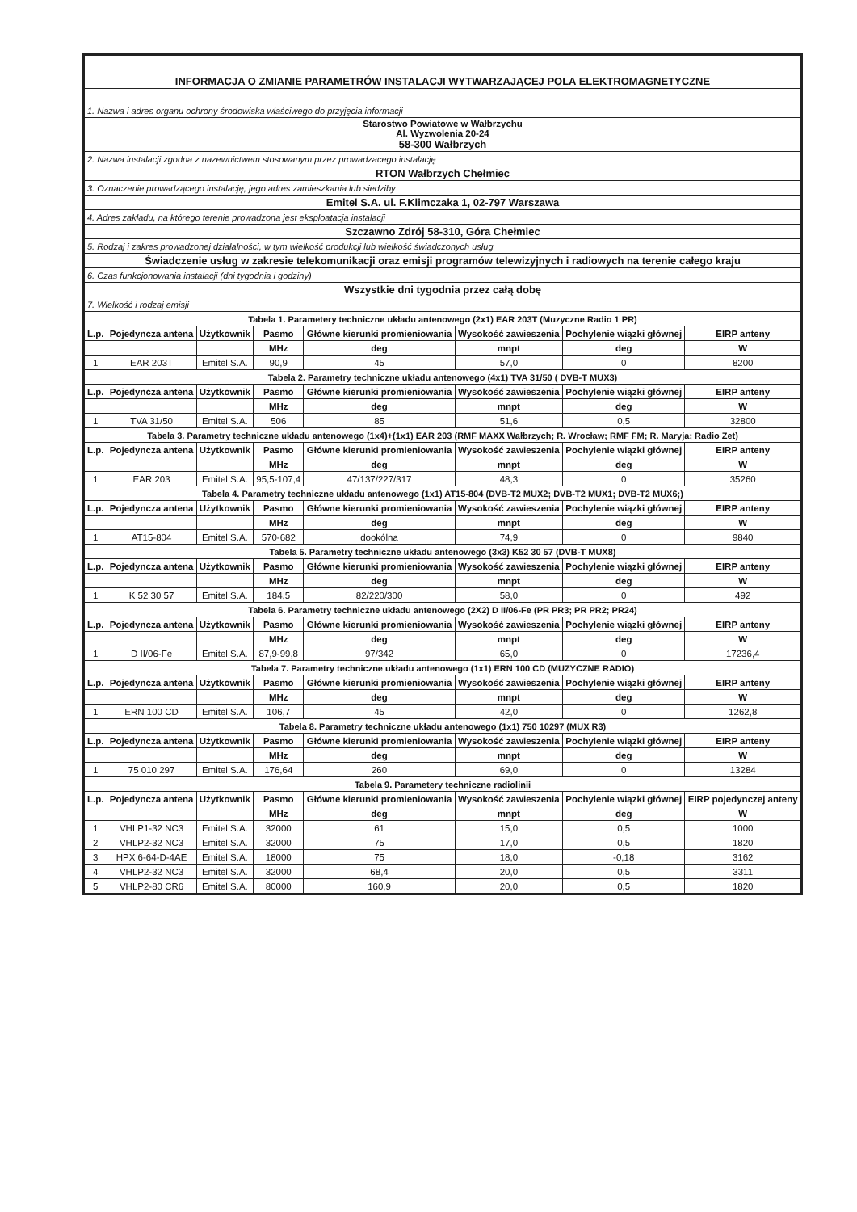| INFORMACJA O ZMIANIE PARAMETRÓW INSTALACJI WYTWARZAJĄCEJ POLA ELEKTROMAGNETYCZNE | | | | | | | |
| 1. Nazwa i adres organu ochrony środowiska właściwego do przyjęcia informacji | | | | | | | |
| Starostwo Powiatowe w Wałbrzychu Al. Wyzwolenia 20-24 58-300 Wałbrzych | | | | | | | |
| 2. Nazwa instalacji zgodna z nazewnictwem stosowanym przez prowadzacego instalację | | | | | | | |
| RTON Wałbrzych Chełmiec | | | | | | | |
| 3. Oznaczenie prowadzącego instalację, jego adres zamieszkania lub siedziby | | | | | | | |
| Emitel S.A. ul. F.Klimczaka 1, 02-797 Warszawa | | | | | | | |
| 4. Adres zakładu, na którego terenie prowadzona jest eksploatacja instalacji | | | | | | | |
| Szczawno Zdrój 58-310, Góra Chełmiec | | | | | | | |
| 5. Rodzaj i zakres prowadzonej działalności, w tym wielkość produkcji lub wielkość świadczonych usług | | | | | | | |
| Świadczenie usług w zakresie telekomunikacji oraz emisji programów telewizyjnych i radiowych na terenie całego kraju | | | | | | | |
| 6. Czas funkcjonowania instalacji (dni tygodnia i godziny) | | | | | | | |
| Wszystkie dni tygodnia przez całą dobę | | | | | | | |
| 7. Wielkość i rodzaj emisji | | | | | | | |
| Tabela 1. Parametery techniczne układu antenowego (2x1) EAR 203T (Muzyczne Radio 1 PR) | | | | | | | |
| L.p. | Pojedyncza antena | Użytkownik | Pasmo | Główne kierunki promieniowania | Wysokość zawieszenia | Pochylenie wiązki głównej | EIRP anteny |
| | | | MHz | deg | mnpt | deg | W |
| 1 | EAR 203T | Emitel S.A. | 90,9 | 45 | 57,0 | 0 | 8200 |
| Tabela 2. Parametry techniczne układu antenowego (4x1) TVA 31/50 ( DVB-T MUX3) | | | | | | | |
| L.p. | Pojedyncza antena | Użytkownik | Pasmo | Główne kierunki promieniowania | Wysokość zawieszenia | Pochylenie wiązki głównej | EIRP anteny |
| | | | MHz | deg | mnpt | deg | W |
| 1 | TVA 31/50 | Emitel S.A. | 506 | 85 | 51,6 | 0,5 | 32800 |
| Tabela 3. Parametry techniczne układu antenowego (1x4)+(1x1) EAR 203 (RMF MAXX Wałbrzych; R. Wrocław; RMF FM; R. Maryja; Radio Zet) | | | | | | | |
| L.p. | Pojedyncza antena | Użytkownik | Pasmo | Główne kierunki promieniowania | Wysokość zawieszenia | Pochylenie wiązki głównej | EIRP anteny |
| | | | MHz | deg | mnpt | deg | W |
| 1 | EAR 203 | Emitel S.A. | 95,5-107,4 | 47/137/227/317 | 48,3 | 0 | 35260 |
| Tabela 4. Parametry techniczne układu antenowego (1x1) AT15-804 (DVB-T2 MUX2; DVB-T2 MUX1; DVB-T2 MUX6;) | | | | | | | |
| L.p. | Pojedyncza antena | Użytkownik | Pasmo | Główne kierunki promieniowania | Wysokość zawieszenia | Pochylenie wiązki głównej | EIRP anteny |
| | | | MHz | deg | mnpt | deg | W |
| 1 | AT15-804 | Emitel S.A. | 570-682 | dookólna | 74,9 | 0 | 9840 |
| Tabela 5. Parametry techniczne układu antenowego (3x3) K52 30 57 (DVB-T MUX8) | | | | | | | |
| L.p. | Pojedyncza antena | Użytkownik | Pasmo | Główne kierunki promieniowania | Wysokość zawieszenia | Pochylenie wiązki głównej | EIRP anteny |
| | | | MHz | deg | mnpt | deg | W |
| 1 | K 52 30 57 | Emitel S.A. | 184,5 | 82/220/300 | 58,0 | 0 | 492 |
| Tabela 6. Parametry techniczne układu antenowego (2X2) D II/06-Fe (PR PR3; PR PR2; PR24) | | | | | | | |
| L.p. | Pojedyncza antena | Użytkownik | Pasmo | Główne kierunki promieniowania | Wysokość zawieszenia | Pochylenie wiązki głównej | EIRP anteny |
| | | | MHz | deg | mnpt | deg | W |
| 1 | D II/06-Fe | Emitel S.A. | 87,9-99,8 | 97/342 | 65,0 | 0 | 17236,4 |
| Tabela 7. Parametry techniczne układu antenowego (1x1) ERN 100 CD (MUZYCZNE RADIO) | | | | | | | |
| L.p. | Pojedyncza antena | Użytkownik | Pasmo | Główne kierunki promieniowania | Wysokość zawieszenia | Pochylenie wiązki głównej | EIRP anteny |
| | | | MHz | deg | mnpt | deg | W |
| 1 | ERN 100 CD | Emitel S.A. | 106,7 | 45 | 42,0 | 0 | 1262,8 |
| Tabela 8. Parametry techniczne układu antenowego (1x1) 750 10297 (MUX R3) | | | | | | | |
| L.p. | Pojedyncza antena | Użytkownik | Pasmo | Główne kierunki promieniowania | Wysokość zawieszenia | Pochylenie wiązki głównej | EIRP anteny |
| | | | MHz | deg | mnpt | deg | W |
| 1 | 75 010 297 | Emitel S.A. | 176,64 | 260 | 69,0 | 0 | 13284 |
| Tabela 9. Parametery techniczne radiolinii | | | | | | | |
| L.p. | Pojedyncza antena | Użytkownik | Pasmo | Główne kierunki promieniowania | Wysokość zawieszenia | Pochylenie wiązki głównej | EIRP pojedynczej anteny |
| | | | MHz | deg | mnpt | deg | W |
| 1 | VHLP1-32 NC3 | Emitel S.A. | 32000 | 61 | 15,0 | 0,5 | 1000 |
| 2 | VHLP2-32 NC3 | Emitel S.A. | 32000 | 75 | 17,0 | 0,5 | 1820 |
| 3 | HPX 6-64-D-4AE | Emitel S.A. | 18000 | 75 | 18,0 | -0,18 | 3162 |
| 4 | VHLP2-32 NC3 | Emitel S.A. | 32000 | 68,4 | 20,0 | 0,5 | 3311 |
| 5 | VHLP2-80 CR6 | Emitel S.A. | 80000 | 160,9 | 20,0 | 0,5 | 1820 |